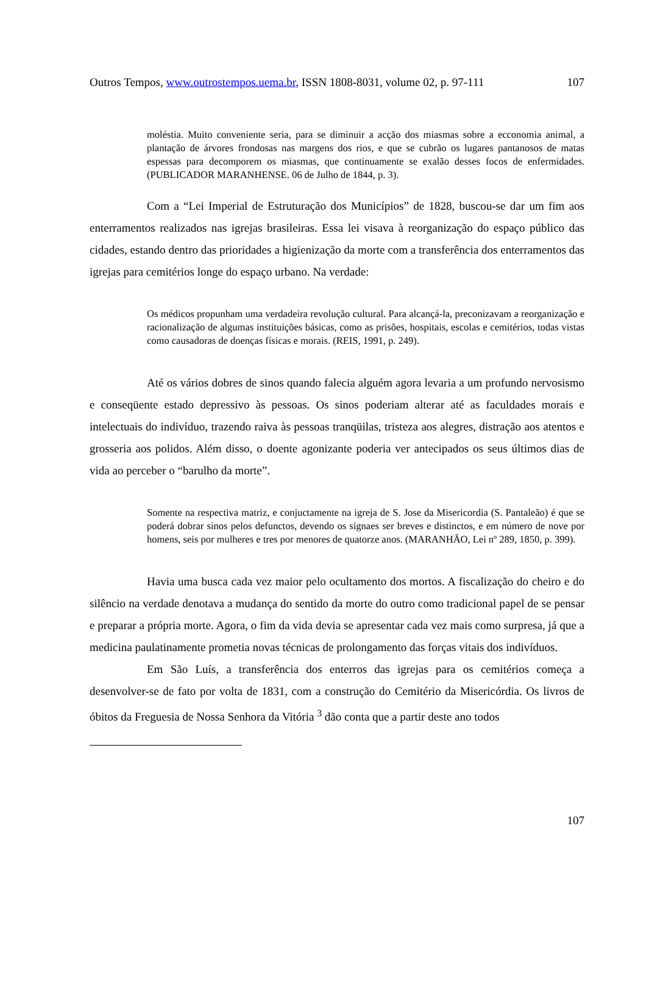Outros Tempos, www.outrostempos.uema.br, ISSN 1808-8031, volume 02, p. 97-111 107
moléstia. Muito conveniente seria, para se diminuir a acção dos miasmas sobre a ecconomia animal, a plantação de árvores frondosas nas margens dos rios, e que se cubrão os lugares pantanosos de matas espessas para decomporem os miasmas, que continuamente se exalão desses focos de enfermidades. (PUBLICADOR MARANHENSE. 06 de Julho de 1844, p. 3).
Com a “Lei Imperial de Estruturação dos Municípios” de 1828, buscou-se dar um fim aos enterramentos realizados nas igrejas brasileiras. Essa lei visava à reorganização do espaço público das cidades, estando dentro das prioridades a higienização da morte com a transferência dos enterramentos das igrejas para cemitérios longe do espaço urbano. Na verdade:
Os médicos propunham uma verdadeira revolução cultural. Para alcançá-la, preconizavam a reorganização e racionalização de algumas instituições básicas, como as prisões, hospitais, escolas e cemitérios, todas vistas como causadoras de doenças físicas e morais. (REIS, 1991, p. 249).
Até os vários dobres de sinos quando falecia alguém agora levaria a um profundo nervosismo e conseqüente estado depressivo às pessoas. Os sinos poderiam alterar até as faculdades morais e intelectuais do indivíduo, trazendo raiva às pessoas tranqüilas, tristeza aos alegres, distração aos atentos e grosseria aos polidos. Além disso, o doente agonizante poderia ver antecipados os seus últimos dias de vida ao perceber o “barulho da morte”.
Somente na respectiva matriz, e conjuctamente na igreja de S. Jose da Misericordia (S. Pantaleão) é que se poderá dobrar sinos pelos defunctos, devendo os signaes ser breves e distinctos, e em número de nove por homens, seis por mulheres e tres por menores de quatorze anos. (MARANHÃO, Lei nº 289, 1850, p. 399).
Havia uma busca cada vez maior pelo ocultamento dos mortos. A fiscalização do cheiro e do silêncio na verdade denotava a mudança do sentido da morte do outro como tradicional papel de se pensar e preparar a própria morte. Agora, o fim da vida devia se apresentar cada vez mais como surpresa, já que a medicina paulatinamente prometia novas técnicas de prolongamento das forças vitais dos indivíduos.
Em São Luís, a transferência dos enterros das igrejas para os cemitérios começa a desenvolver-se de fato por volta de 1831, com a construção do Cemitério da Misericórdia. Os livros de óbitos da Freguesia de Nossa Senhora da Vitória <sup>3</sup> dão conta que a partir deste ano todos
107